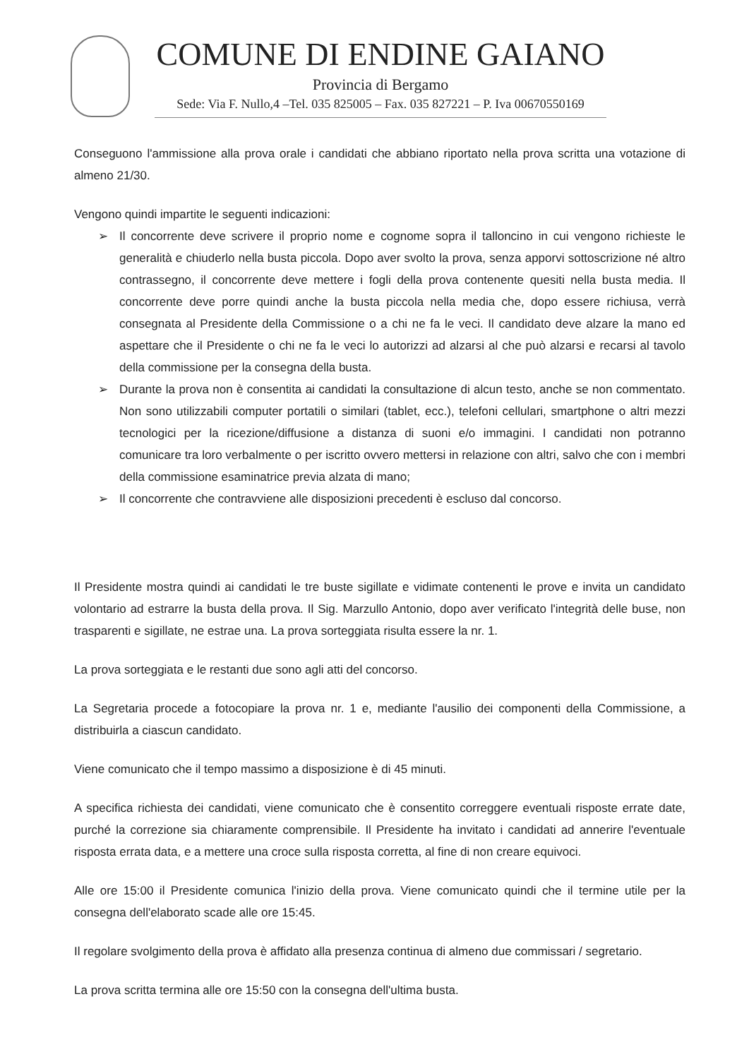COMUNE DI ENDINE GAIANO
Provincia di Bergamo
Sede: Via F. Nullo,4 –Tel. 035 825005 – Fax. 035 827221 – P. Iva 00670550169
Conseguono l'ammissione alla prova orale i candidati che abbiano riportato nella prova scritta una votazione di almeno 21/30.
Vengono quindi impartite le seguenti indicazioni:
➢ Il concorrente deve scrivere il proprio nome e cognome sopra il talloncino in cui vengono richieste le generalità e chiuderlo nella busta piccola. Dopo aver svolto la prova, senza apporvi sottoscrizione né altro contrassegno, il concorrente deve mettere i fogli della prova contenente quesiti nella busta media. Il concorrente deve porre quindi anche la busta piccola nella media che, dopo essere richiusa, verrà consegnata al Presidente della Commissione o a chi ne fa le veci. Il candidato deve alzare la mano ed aspettare che il Presidente o chi ne fa le veci lo autorizzi ad alzarsi al che può alzarsi e recarsi al tavolo della commissione per la consegna della busta.
➢ Durante la prova non è consentita ai candidati la consultazione di alcun testo, anche se non commentato. Non sono utilizzabili computer portatili o similari (tablet, ecc.), telefoni cellulari, smartphone o altri mezzi tecnologici per la ricezione/diffusione a distanza di suoni e/o immagini. I candidati non potranno comunicare tra loro verbalmente o per iscritto ovvero mettersi in relazione con altri, salvo che con i membri della commissione esaminatrice previa alzata di mano;
➢ Il concorrente che contravviene alle disposizioni precedenti è escluso dal concorso.
Il Presidente mostra quindi ai candidati le tre buste sigillate e vidimate contenenti le prove e invita un candidato volontario ad estrarre la busta della prova. Il Sig. Marzullo Antonio, dopo aver verificato l'integrità delle buse, non trasparenti e sigillate, ne estrae una. La prova sorteggiata risulta essere la nr. 1.
La prova sorteggiata e le restanti due sono agli atti del concorso.
La Segretaria procede a fotocopiare la prova nr. 1 e, mediante l'ausilio dei componenti della Commissione, a distribuirla a ciascun candidato.
Viene comunicato che il tempo massimo a disposizione è di 45 minuti.
A specifica richiesta dei candidati, viene comunicato che è consentito correggere eventuali risposte errate date, purché la correzione sia chiaramente comprensibile. Il Presidente ha invitato i candidati ad annerire l'eventuale risposta errata data, e a mettere una croce sulla risposta corretta, al fine di non creare equivoci.
Alle ore 15:00 il Presidente comunica l'inizio della prova. Viene comunicato quindi che il termine utile per la consegna dell'elaborato scade alle ore 15:45.
Il regolare svolgimento della prova è affidato alla presenza continua di almeno due commissari / segretario.
La prova scritta termina alle ore 15:50 con la consegna dell'ultima busta.